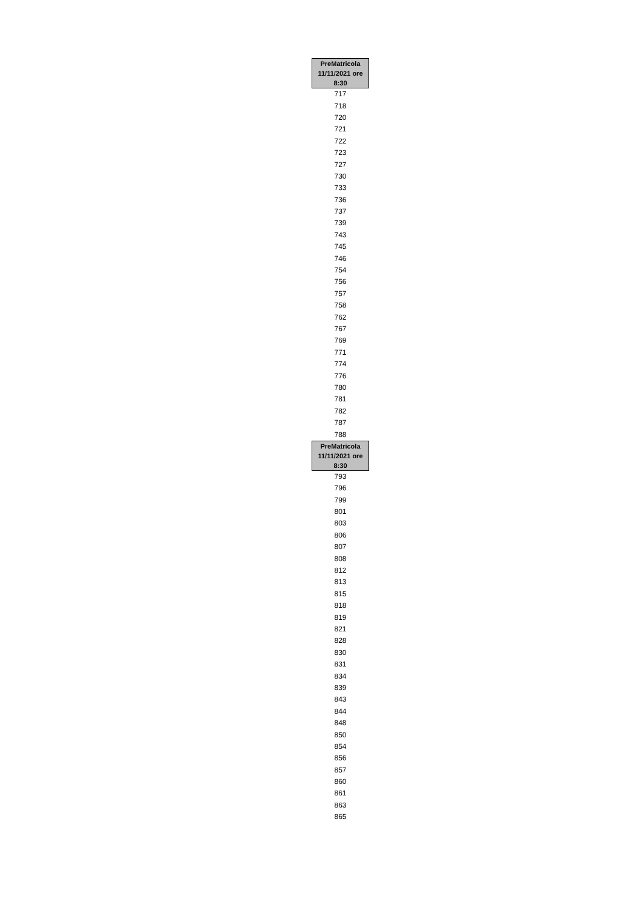| PreMatricola 11/11/2021 ore 8:30 |
| --- |
| 717 |
| 718 |
| 720 |
| 721 |
| 722 |
| 723 |
| 727 |
| 730 |
| 733 |
| 736 |
| 737 |
| 739 |
| 743 |
| 745 |
| 746 |
| 754 |
| 756 |
| 757 |
| 758 |
| 762 |
| 767 |
| 769 |
| 771 |
| 774 |
| 776 |
| 780 |
| 781 |
| 782 |
| 787 |
| 788 |
| PreMatricola 11/11/2021 ore 8:30 |
| 793 |
| 796 |
| 799 |
| 801 |
| 803 |
| 806 |
| 807 |
| 808 |
| 812 |
| 813 |
| 815 |
| 818 |
| 819 |
| 821 |
| 828 |
| 830 |
| 831 |
| 834 |
| 839 |
| 843 |
| 844 |
| 848 |
| 850 |
| 854 |
| 856 |
| 857 |
| 860 |
| 861 |
| 863 |
| 865 |